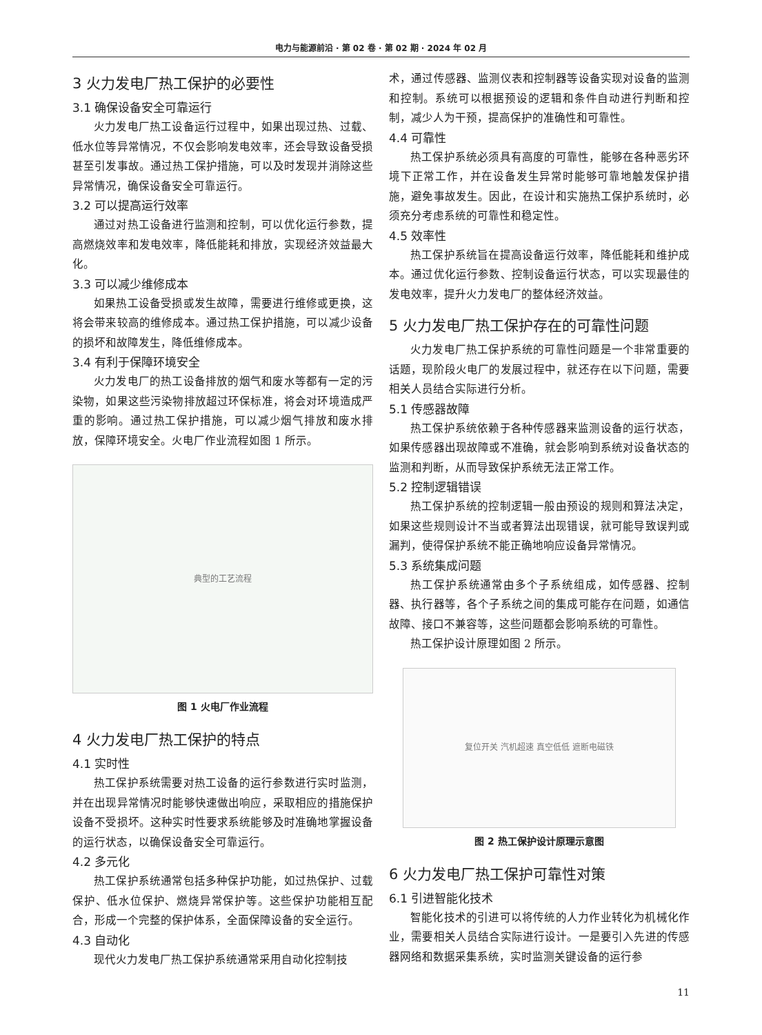电力与能源前沿 · 第 02 卷 · 第 02 期 · 2024 年 02 月
3 火力发电厂热工保护的必要性
3.1 确保设备安全可靠运行
火力发电厂热工设备运行过程中，如果出现过热、过载、低水位等异常情况，不仅会影响发电效率，还会导致设备受损甚至引发事故。通过热工保护措施，可以及时发现并消除这些异常情况，确保设备安全可靠运行。
3.2 可以提高运行效率
通过对热工设备进行监测和控制，可以优化运行参数，提高燃烧效率和发电效率，降低能耗和排放，实现经济效益最大化。
3.3 可以减少维修成本
如果热工设备受损或发生故障，需要进行维修或更换，这将会带来较高的维修成本。通过热工保护措施，可以减少设备的损坏和故障发生，降低维修成本。
3.4 有利于保障环境安全
火力发电厂的热工设备排放的烟气和废水等都有一定的污染物，如果这些污染物排放超过环保标准，将会对环境造成严重的影响。通过热工保护措施，可以减少烟气排放和废水排放，保障环境安全。火电厂作业流程如图 1 所示。
典型的工艺流程
图 1 火电厂作业流程
4 火力发电厂热工保护的特点
4.1 实时性
热工保护系统需要对热工设备的运行参数进行实时监测，并在出现异常情况时能够快速做出响应，采取相应的措施保护设备不受损坏。这种实时性要求系统能够及时准确地掌握设备的运行状态，以确保设备安全可靠运行。
4.2 多元化
热工保护系统通常包括多种保护功能，如过热保护、过载保护、低水位保护、燃烧异常保护等。这些保护功能相互配合，形成一个完整的保护体系，全面保障设备的安全运行。
4.3 自动化
现代火力发电厂热工保护系统通常采用自动化控制技
术，通过传感器、监测仪表和控制器等设备实现对设备的监测和控制。系统可以根据预设的逻辑和条件自动进行判断和控制，减少人为干预，提高保护的准确性和可靠性。
4.4 可靠性
热工保护系统必须具有高度的可靠性，能够在各种恶劣环境下正常工作，并在设备发生异常时能够可靠地触发保护措施，避免事故发生。因此，在设计和实施热工保护系统时，必须充分考虑系统的可靠性和稳定性。
4.5 效率性
热工保护系统旨在提高设备运行效率，降低能耗和维护成本。通过优化运行参数、控制设备运行状态，可以实现最佳的发电效率，提升火力发电厂的整体经济效益。
5 火力发电厂热工保护存在的可靠性问题
火力发电厂热工保护系统的可靠性问题是一个非常重要的话题，现阶段火电厂的发展过程中，就还存在以下问题，需要相关人员结合实际进行分析。
5.1 传感器故障
热工保护系统依赖于各种传感器来监测设备的运行状态，如果传感器出现故障或不准确，就会影响到系统对设备状态的监测和判断，从而导致保护系统无法正常工作。
5.2 控制逻辑错误
热工保护系统的控制逻辑一般由预设的规则和算法决定，如果这些规则设计不当或者算法出现错误，就可能导致误判或漏判，使得保护系统不能正确地响应设备异常情况。
5.3 系统集成问题
热工保护系统通常由多个子系统组成，如传感器、控制器、执行器等，各个子系统之间的集成可能存在问题，如通信故障、接口不兼容等，这些问题都会影响系统的可靠性。
热工保护设计原理如图 2 所示。
复位开关 汽机超速 真空低低 遮断电磁铁
图 2 热工保护设计原理示意图
6 火力发电厂热工保护可靠性对策
6.1 引进智能化技术
智能化技术的引进可以将传统的人力作业转化为机械化作业，需要相关人员结合实际进行设计。一是要引入先进的传感器网络和数据采集系统，实时监测关键设备的运行参
11